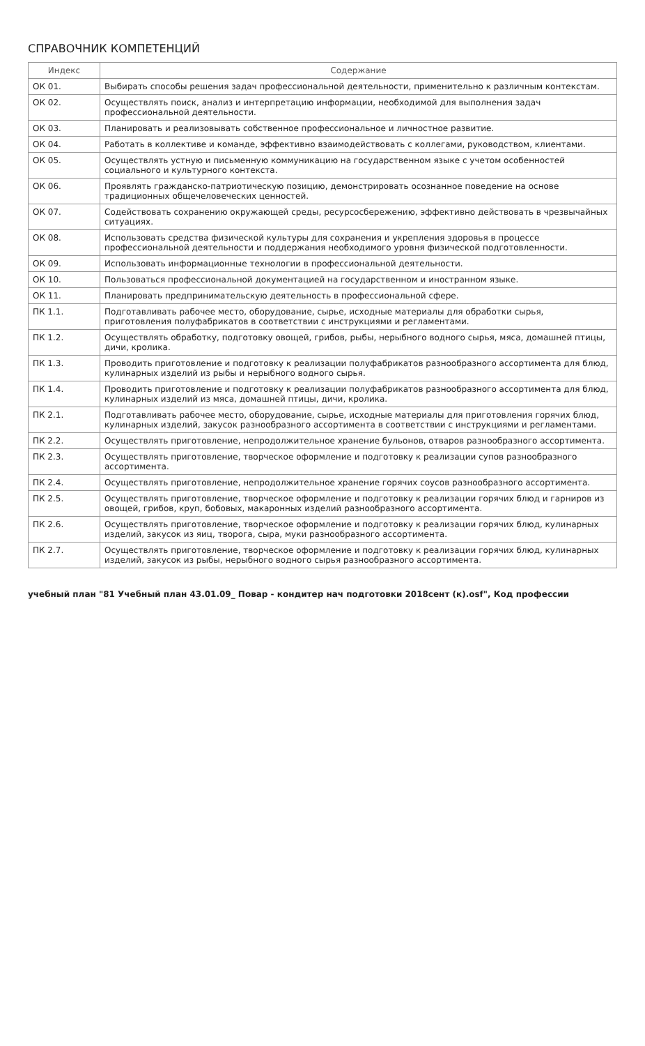СПРАВОЧНИК КОМПЕТЕНЦИЙ
| Индекс | Содержание |
| --- | --- |
| ОК 01. | Выбирать способы решения задач профессиональной деятельности, применительно к различным контекстам. |
| ОК 02. | Осуществлять поиск, анализ и интерпретацию информации, необходимой для выполнения задач профессиональной деятельности. |
| ОК 03. | Планировать и реализовывать собственное профессиональное и личностное развитие. |
| ОК 04. | Работать в коллективе и команде, эффективно взаимодействовать с коллегами, руководством, клиентами. |
| ОК 05. | Осуществлять устную и письменную коммуникацию на государственном языке с учетом особенностей социального и культурного контекста. |
| ОК 06. | Проявлять гражданско-патриотическую позицию, демонстрировать осознанное поведение на основе традиционных общечеловеческих ценностей. |
| ОК 07. | Содействовать сохранению окружающей среды, ресурсосбережению, эффективно действовать в чрезвычайных ситуациях. |
| ОК 08. | Использовать средства физической культуры для сохранения и укрепления здоровья в процессе профессиональной деятельности и поддержания необходимого уровня физической подготовленности. |
| ОК 09. | Использовать информационные технологии в профессиональной деятельности. |
| ОК 10. | Пользоваться профессиональной документацией на государственном и иностранном языке. |
| ОК 11. | Планировать предпринимательскую деятельность в профессиональной сфере. |
| ПК 1.1. | Подготавливать рабочее место, оборудование, сырье, исходные материалы для обработки сырья, приготовления полуфабрикатов в соответствии с инструкциями и регламентами. |
| ПК 1.2. | Осуществлять обработку, подготовку овощей, грибов, рыбы, нерыбного водного сырья, мяса, домашней птицы, дичи, кролика. |
| ПК 1.3. | Проводить приготовление и подготовку к реализации полуфабрикатов разнообразного ассортимента для блюд, кулинарных изделий из рыбы и нерыбного водного сырья. |
| ПК 1.4. | Проводить приготовление и подготовку к реализации полуфабрикатов разнообразного ассортимента для блюд, кулинарных изделий из мяса, домашней птицы, дичи, кролика. |
| ПК 2.1. | Подготавливать рабочее место, оборудование, сырье, исходные материалы для приготовления горячих блюд, кулинарных изделий, закусок разнообразного ассортимента в соответствии с инструкциями и регламентами. |
| ПК 2.2. | Осуществлять приготовление, непродолжительное хранение бульонов, отваров разнообразного ассортимента. |
| ПК 2.3. | Осуществлять приготовление, творческое оформление и подготовку к реализации супов разнообразного ассортимента. |
| ПК 2.4. | Осуществлять приготовление, непродолжительное хранение горячих соусов разнообразного ассортимента. |
| ПК 2.5. | Осуществлять приготовление, творческое оформление и подготовку к реализации горячих блюд и гарниров из овощей, грибов, круп, бобовых, макаронных изделий разнообразного ассортимента. |
| ПК 2.6. | Осуществлять приготовление, творческое оформление и подготовку к реализации горячих блюд, кулинарных изделий, закусок из яиц, творога, сыра, муки разнообразного ассортимента. |
| ПК 2.7. | Осуществлять приготовление, творческое оформление и подготовку к реализации горячих блюд, кулинарных изделий, закусок из рыбы, нерыбного водного сырья разнообразного ассортимента. |
учебный план "81 Учебный план 43.01.09_ Повар - кондитер нач подготовки 2018сент (к).osf", Код профессии